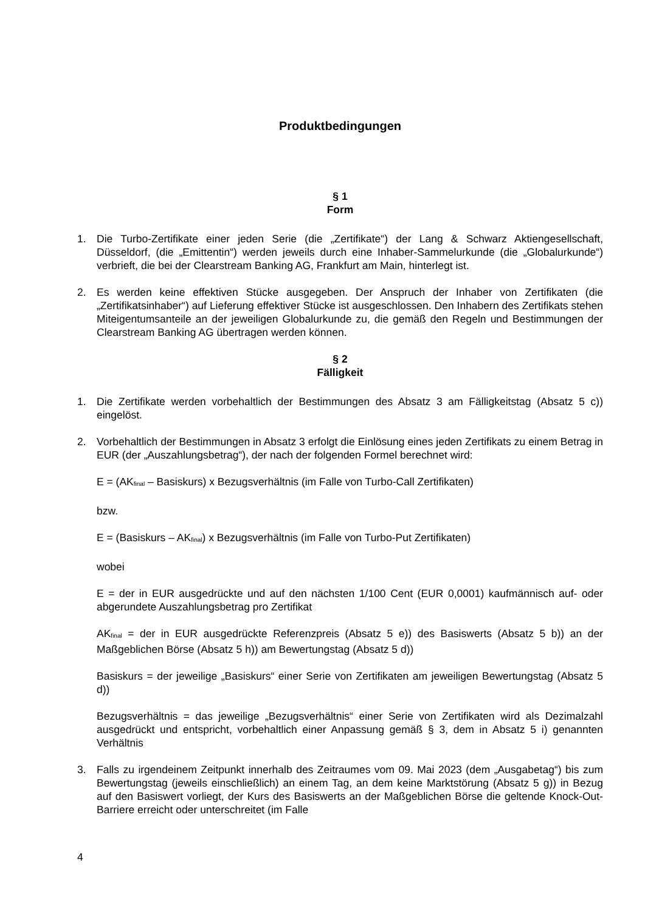Produktbedingungen
§ 1
Form
1. Die Turbo-Zertifikate einer jeden Serie (die „Zertifikate“) der Lang & Schwarz Aktiengesellschaft, Düsseldorf, (die „Emittentin“) werden jeweils durch eine Inhaber-Sammelurkunde (die „Globalurkunde“) verbrieft, die bei der Clearstream Banking AG, Frankfurt am Main, hinterlegt ist.
2. Es werden keine effektiven Stücke ausgegeben. Der Anspruch der Inhaber von Zertifikaten (die „Zertifikatsinhaber“) auf Lieferung effektiver Stücke ist ausgeschlossen. Den Inhabern des Zertifikats stehen Miteigentumsanteile an der jeweiligen Globalurkunde zu, die gemäß den Regeln und Bestimmungen der Clearstream Banking AG übertragen werden können.
§ 2
Fälligkeit
1. Die Zertifikate werden vorbehaltlich der Bestimmungen des Absatz 3 am Fälligkeitstag (Absatz 5 c)) eingelöst.
2. Vorbehaltlich der Bestimmungen in Absatz 3 erfolgt die Einlösung eines jeden Zertifikats zu einem Betrag in EUR (der „Auszahlungsbetrag“), der nach der folgenden Formel berechnet wird:
E = (AK<sub>final</sub> – Basiskurs) x Bezugsverhältnis (im Falle von Turbo-Call Zertifikaten)
bzw.
E = (Basiskurs – AK<sub>final</sub>) x Bezugsverhältnis (im Falle von Turbo-Put Zertifikaten)
wobei
E = der in EUR ausgedrückte und auf den nächsten 1/100 Cent (EUR 0,0001) kaufmännisch auf- oder abgerundete Auszahlungsbetrag pro Zertifikat
AK<sub>final</sub> = der in EUR ausgedrückte Referenzpreis (Absatz 5 e)) des Basiswerts (Absatz 5 b)) an der Maßgeblichen Börse (Absatz 5 h)) am Bewertungstag (Absatz 5 d))
Basiskurs = der jeweilige „Basiskurs“ einer Serie von Zertifikaten am jeweiligen Bewertungstag (Absatz 5 d))
Bezugsverhältnis = das jeweilige „Bezugsverhältnis“ einer Serie von Zertifikaten wird als Dezimalzahl ausgedrückt und entspricht, vorbehaltlich einer Anpassung gemäß § 3, dem in Absatz 5 i) genannten Verhältnis
3. Falls zu irgendeinem Zeitpunkt innerhalb des Zeitraumes vom 09. Mai 2023 (dem „Ausgabetag“) bis zum Bewertungstag (jeweils einschließlich) an einem Tag, an dem keine Marktstörung (Absatz 5 g)) in Bezug auf den Basiswert vorliegt, der Kurs des Basiswerts an der Maßgeblichen Börse die geltende Knock-Out-Barriere erreicht oder unterschreitet (im Falle
4